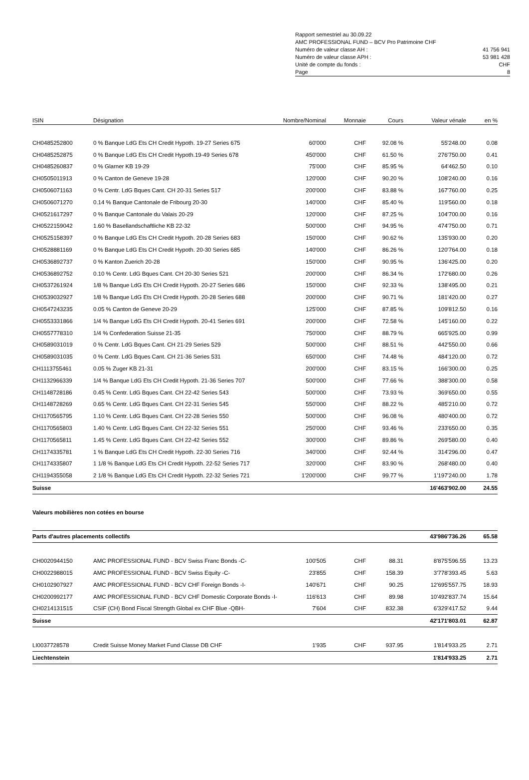Rapport semestriel au 30.09.22
AMC PROFESSIONAL FUND – BCV Pro Patrimoine CHF
Numéro de valeur classe AH : 41 756 941
Numéro de valeur classe APH : 53 981 428
Unité de compte du fonds : CHF
Page 8
| ISIN | Désignation | Nombre/Nominal | Monnaie | Cours | Valeur vénale | en % |
| --- | --- | --- | --- | --- | --- | --- |
| CH0485252800 | 0 % Banque LdG Ets CH Credit Hypoth. 19-27 Series 675 | 60'000 | CHF | 92.08 % | 55'248.00 | 0.08 |
| CH0485252875 | 0 % Banque LdG Ets CH Credit Hypoth.19-49 Series 678 | 450'000 | CHF | 61.50 % | 276'750.00 | 0.41 |
| CH0485260837 | 0 % Glarner KB 19-29 | 75'000 | CHF | 85.95 % | 64'462.50 | 0.10 |
| CH0505011913 | 0 % Canton de Geneve 19-28 | 120'000 | CHF | 90.20 % | 108'240.00 | 0.16 |
| CH0506071163 | 0 % Centr. LdG Bques Cant. CH 20-31 Series 517 | 200'000 | CHF | 83.88 % | 167'760.00 | 0.25 |
| CH0506071270 | 0.14 % Banque Cantonale de Fribourg 20-30 | 140'000 | CHF | 85.40 % | 119'560.00 | 0.18 |
| CH0521617297 | 0 % Banque Cantonale du Valais 20-29 | 120'000 | CHF | 87.25 % | 104'700.00 | 0.16 |
| CH0522159042 | 1.60 % Basellandschaftliche KB 22-32 | 500'000 | CHF | 94.95 % | 474'750.00 | 0.71 |
| CH0525158397 | 0 % Banque LdG Ets CH Credit Hypoth. 20-28 Series 683 | 150'000 | CHF | 90.62 % | 135'930.00 | 0.20 |
| CH0528881169 | 0 % Banque LdG Ets CH Credit Hypoth. 20-30 Series 685 | 140'000 | CHF | 86.26 % | 120'764.00 | 0.18 |
| CH0536892737 | 0 % Kanton Zuerich 20-28 | 150'000 | CHF | 90.95 % | 136'425.00 | 0.20 |
| CH0536892752 | 0.10 % Centr. LdG Bques Cant. CH 20-30 Series 521 | 200'000 | CHF | 86.34 % | 172'680.00 | 0.26 |
| CH0537261924 | 1/8 % Banque LdG Ets CH Credit Hypoth. 20-27 Series 686 | 150'000 | CHF | 92.33 % | 138'495.00 | 0.21 |
| CH0539032927 | 1/8 % Banque LdG Ets CH Credit Hypoth. 20-28 Series 688 | 200'000 | CHF | 90.71 % | 181'420.00 | 0.27 |
| CH0547243235 | 0.05 % Canton de Geneve 20-29 | 125'000 | CHF | 87.85 % | 109'812.50 | 0.16 |
| CH0553331866 | 1/4 % Banque LdG Ets CH Credit Hypoth. 20-41 Series 691 | 200'000 | CHF | 72.58 % | 145'160.00 | 0.22 |
| CH0557778310 | 1/4 % Confederation Suisse 21-35 | 750'000 | CHF | 88.79 % | 665'925.00 | 0.99 |
| CH0589031019 | 0 % Centr. LdG Bques Cant. CH 21-29 Series 529 | 500'000 | CHF | 88.51 % | 442'550.00 | 0.66 |
| CH0589031035 | 0 % Centr. LdG Bques Cant. CH 21-36 Series 531 | 650'000 | CHF | 74.48 % | 484'120.00 | 0.72 |
| CH1113755461 | 0.05 % Zuger KB 21-31 | 200'000 | CHF | 83.15 % | 166'300.00 | 0.25 |
| CH1132966339 | 1/4 % Banque LdG Ets CH Credit Hypoth. 21-36 Series 707 | 500'000 | CHF | 77.66 % | 388'300.00 | 0.58 |
| CH1148728186 | 0.45 % Centr. LdG Bques Cant. CH 22-42 Series 543 | 500'000 | CHF | 73.93 % | 369'650.00 | 0.55 |
| CH1148728269 | 0.65 % Centr. LdG Bques Cant. CH 22-31 Series 545 | 550'000 | CHF | 88.22 % | 485'210.00 | 0.72 |
| CH1170565795 | 1.10 % Centr. LdG Bques Cant. CH 22-28 Series 550 | 500'000 | CHF | 96.08 % | 480'400.00 | 0.72 |
| CH1170565803 | 1.40 % Centr. LdG Bques Cant. CH 22-32 Series 551 | 250'000 | CHF | 93.46 % | 233'650.00 | 0.35 |
| CH1170565811 | 1.45 % Centr. LdG Bques Cant. CH 22-42 Series 552 | 300'000 | CHF | 89.86 % | 269'580.00 | 0.40 |
| CH1174335781 | 1 % Banque LdG Ets CH Credit Hypoth. 22-30 Series 716 | 340'000 | CHF | 92.44 % | 314'296.00 | 0.47 |
| CH1174335807 | 1 1/8 % Banque LdG Ets CH Credit Hypoth. 22-52 Series 717 | 320'000 | CHF | 83.90 % | 268'480.00 | 0.40 |
| CH1194355058 | 2 1/8 % Banque LdG Ets CH Credit Hypoth. 22-32 Series 721 | 1'200'000 | CHF | 99.77 % | 1'197'240.00 | 1.78 |
| Suisse | | | | | 16'463'902.00 | 24.55 |
| Valeurs mobilières non cotées en bourse | | | | | | |
| Parts d'autres placements collectifs | | | | | 43'986'736.26 | 65.58 |
| CH0020944150 | AMC PROFESSIONAL FUND - BCV Swiss Franc Bonds -C- | 100'505 | CHF | 88.31 | 8'875'596.55 | 13.23 |
| CH0022988015 | AMC PROFESSIONAL FUND - BCV Swiss Equity -C- | 23'855 | CHF | 158.39 | 3'778'393.45 | 5.63 |
| CH0102907927 | AMC PROFESSIONAL FUND - BCV CHF Foreign Bonds -I- | 140'671 | CHF | 90.25 | 12'695'557.75 | 18.93 |
| CH0200992177 | AMC PROFESSIONAL FUND - BCV CHF Domestic Corporate Bonds -I- | 116'613 | CHF | 89.98 | 10'492'837.74 | 15.64 |
| CH0214131515 | CSIF (CH) Bond Fiscal Strength Global ex CHF Blue -QBH- | 7'604 | CHF | 832.38 | 6'329'417.52 | 9.44 |
| Suisse | | | | | 42'171'803.01 | 62.87 |
| LI0037728578 | Credit Suisse Money Market Fund Classe DB CHF | 1'935 | CHF | 937.95 | 1'814'933.25 | 2.71 |
| Liechtenstein | | | | | 1'814'933.25 | 2.71 |